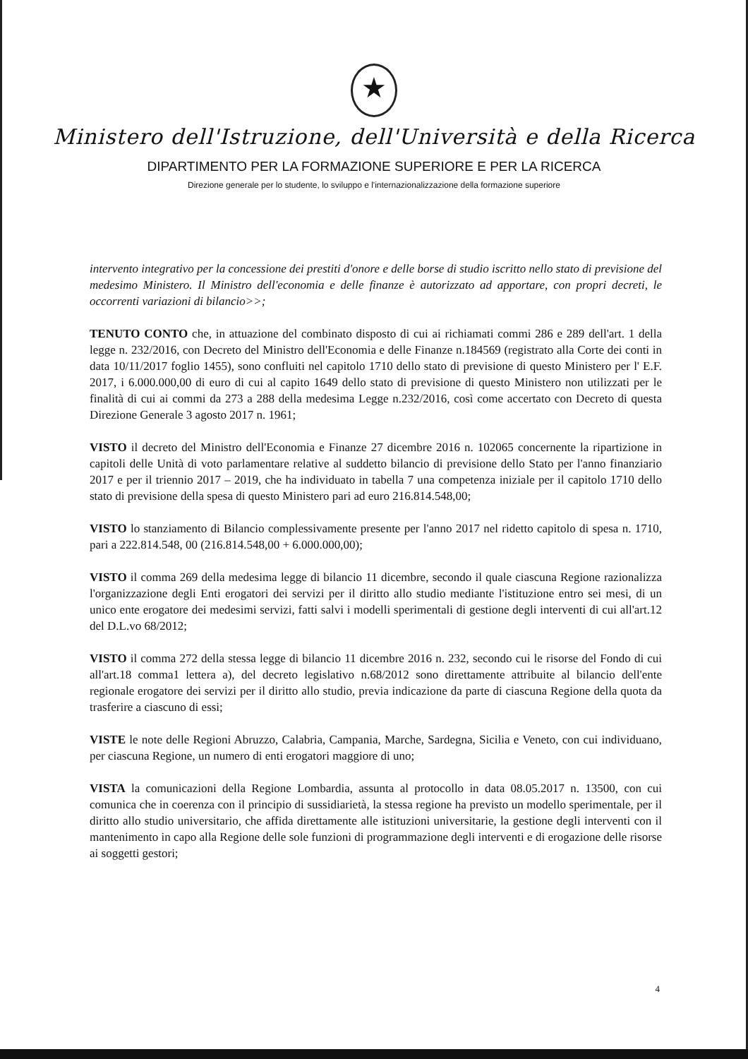★
Ministero dell'Istruzione, dell'Università e della Ricerca
DIPARTIMENTO PER LA FORMAZIONE SUPERIORE E PER LA RICERCA
Direzione generale per lo studente, lo sviluppo e l'internazionalizzazione della formazione superiore
intervento integrativo per la concessione dei prestiti d'onore e delle borse di studio iscritto nello stato di previsione del medesimo Ministero. Il Ministro dell'economia e delle finanze è autorizzato ad apportare, con propri decreti, le occorrenti variazioni di bilancio>>;
TENUTO CONTO che, in attuazione del combinato disposto di cui ai richiamati commi 286 e 289 dell'art. 1 della legge n. 232/2016, con Decreto del Ministro dell'Economia e delle Finanze n.184569 (registrato alla Corte dei conti in data 10/11/2017 foglio 1455), sono confluiti nel capitolo 1710 dello stato di previsione di questo Ministero per l' E.F. 2017, i 6.000.000,00 di euro di cui al capito 1649 dello stato di previsione di questo Ministero non utilizzati per le finalità di cui ai commi da 273 a 288 della medesima Legge n.232/2016, così come accertato con Decreto di questa Direzione Generale 3 agosto 2017 n. 1961;
VISTO il decreto del Ministro dell'Economia e Finanze 27 dicembre 2016 n. 102065 concernente la ripartizione in capitoli delle Unità di voto parlamentare relative al suddetto bilancio di previsione dello Stato per l'anno finanziario 2017 e per il triennio 2017 – 2019, che ha individuato in tabella 7 una competenza iniziale per il capitolo 1710 dello stato di previsione della spesa di questo Ministero pari ad euro 216.814.548,00;
VISTO lo stanziamento di Bilancio complessivamente presente per l'anno 2017 nel ridetto capitolo di spesa n. 1710, pari a 222.814.548, 00 (216.814.548,00 + 6.000.000,00);
VISTO il comma 269 della medesima legge di bilancio 11 dicembre, secondo il quale ciascuna Regione razionalizza l'organizzazione degli Enti erogatori dei servizi per il diritto allo studio mediante l'istituzione entro sei mesi, di un unico ente erogatore dei medesimi servizi, fatti salvi i modelli sperimentali di gestione degli interventi di cui all'art.12 del D.L.vo 68/2012;
VISTO il comma 272 della stessa legge di bilancio 11 dicembre 2016 n. 232, secondo cui le risorse del Fondo di cui all'art.18 comma1 lettera a), del decreto legislativo n.68/2012 sono direttamente attribuite al bilancio dell'ente regionale erogatore dei servizi per il diritto allo studio, previa indicazione da parte di ciascuna Regione della quota da trasferire a ciascuno di essi;
VISTE le note delle Regioni Abruzzo, Calabria, Campania, Marche, Sardegna, Sicilia e Veneto, con cui individuano, per ciascuna Regione, un numero di enti erogatori maggiore di uno;
VISTA la comunicazioni della Regione Lombardia, assunta al protocollo in data 08.05.2017 n. 13500, con cui comunica che in coerenza con il principio di sussidiarietà, la stessa regione ha previsto un modello sperimentale, per il diritto allo studio universitario, che affida direttamente alle istituzioni universitarie, la gestione degli interventi con il mantenimento in capo alla Regione delle sole funzioni di programmazione degli interventi e di erogazione delle risorse ai soggetti gestori;
4